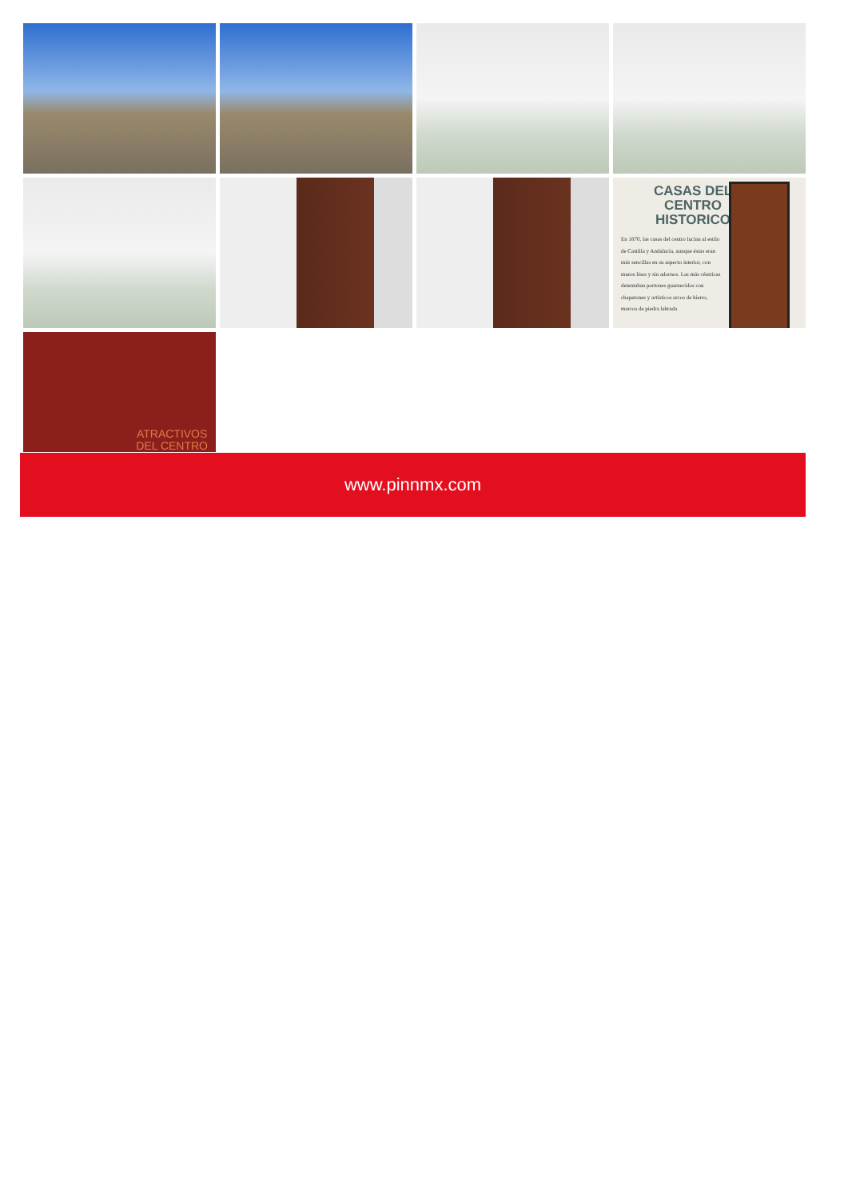CASAS DEL CENTRO HISTORICO
En 1870, las casas del centro lucían al estilo de Castilla y Andalucía, aunque éstas eran más sencillas en su aspecto interior, con muros lisos y sin adornos. Las más céntricas detentaban portones guarnecidos con chapetones y artísticos arcos de hierro, marcos de piedra labrada
ATRACTIVOS
DEL CENTRO
www.pinnmx.com